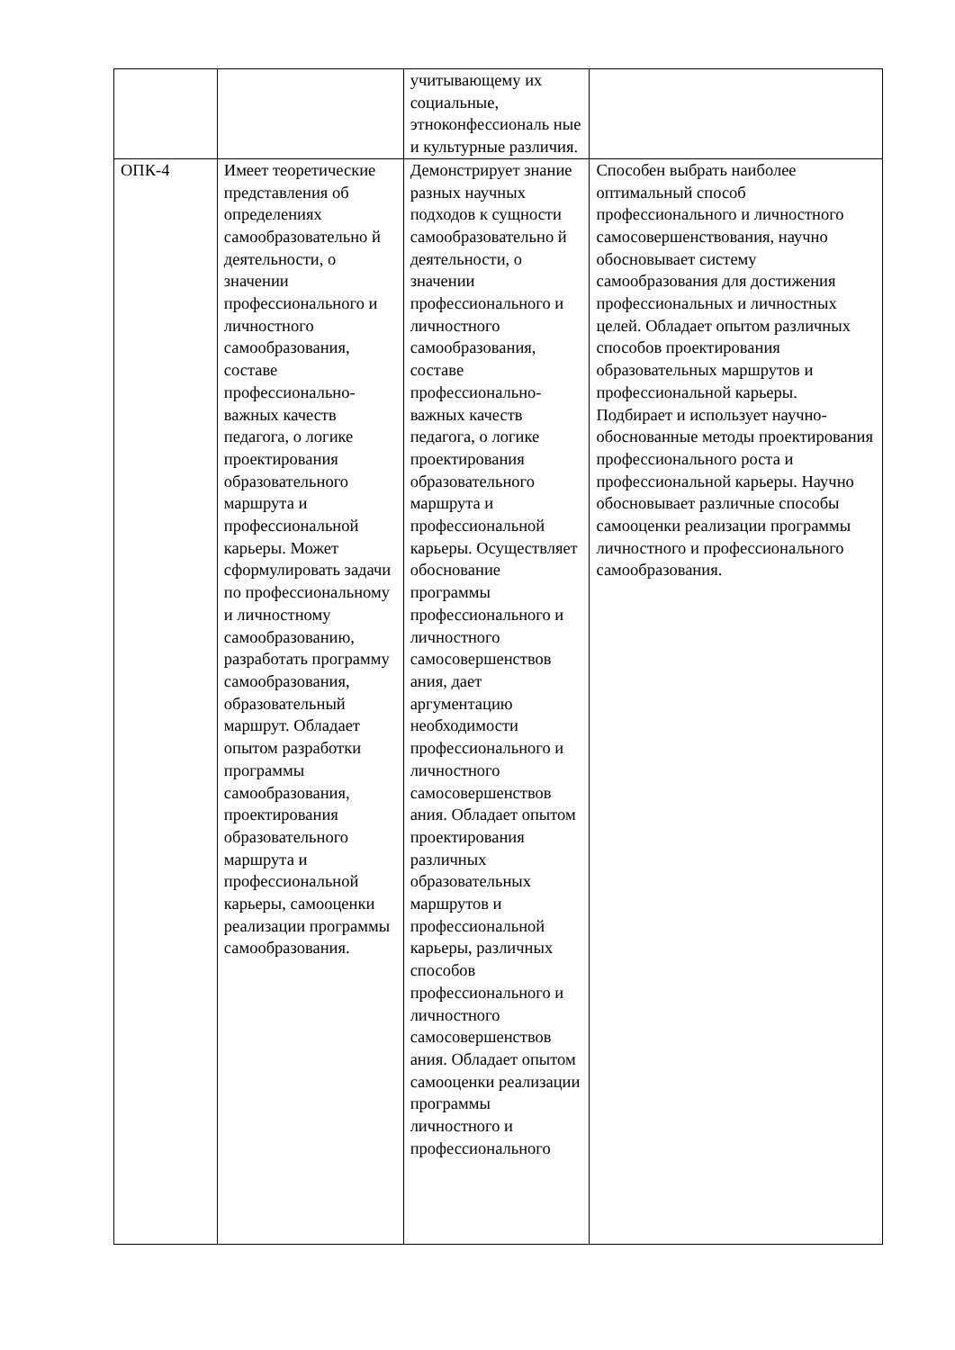| | | учитывающему их социальные, этноконфессиональ ные и культурные различия. | |
| ОПК-4 | Имеет теоретические представления об определениях самообразовательно й деятельности, о значении профессионального и личностного самообразования, составе профессионально-важных качеств педагога, о логике проектирования образовательного маршрута и профессиональной карьеры. Может сформулировать задачи по профессиональному и личностному самообразованию, разработать программу самообразования, образовательный маршрут. Обладает опытом разработки программы самообразования, проектирования образовательного маршрута и профессиональной карьеры, самооценки реализации программы самообразования. | Демонстрирует знание разных научных подходов к сущности самообразовательно й деятельности, о значении профессионального и личностного самообразования, составе профессионально-важных качеств педагога, о логике проектирования образовательного маршрута и профессиональной карьеры. Осуществляет обоснование программы профессионального и личностного самосовершенствов ания, дает аргументацию необходимости профессионального и личностного самосовершенствов ания. Обладает опытом проектирования различных образовательных маршрутов и профессиональной карьеры, различных способов профессионального и личностного самосовершенствов ания. Обладает опытом самооценки реализации программы личностного и профессионального | Способен выбрать наиболее оптимальный способ профессионального и личностного самосовершенствования, научно обосновывает систему самообразования для достижения профессиональных и личностных целей. Обладает опытом различных способов проектирования образовательных маршрутов и профессиональной карьеры. Подбирает и использует научно-обоснованные методы проектирования профессионального роста и профессиональной карьеры. Научно обосновывает различные способы самооценки реализации программы личностного и профессионального самообразования. |